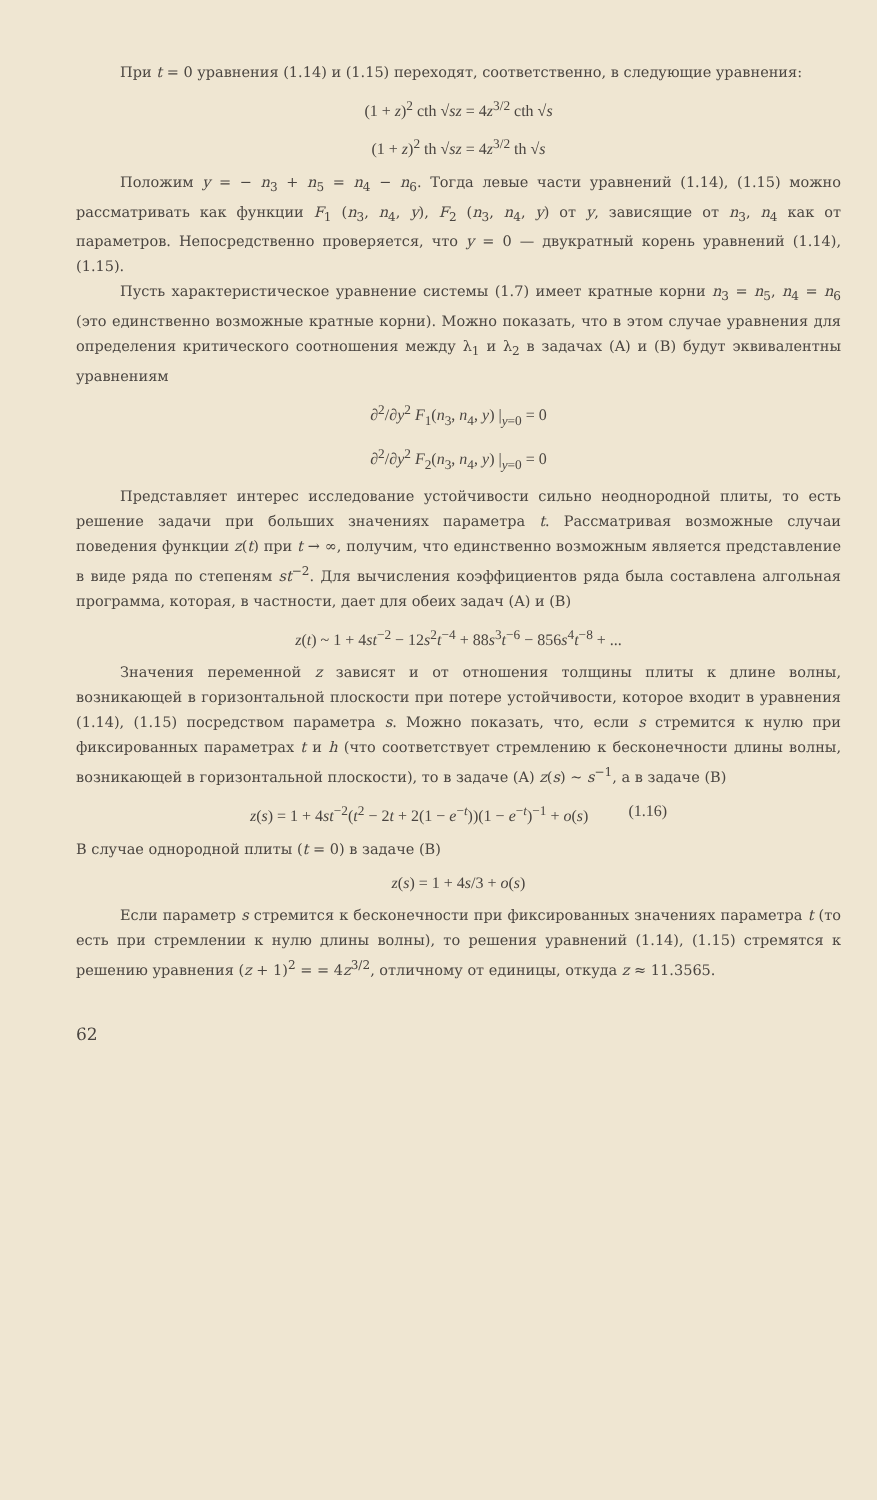При t = 0 уравнения (1.14) и (1.15) переходят, соответственно, в следующие уравнения:
(1 + z)<sup>2</sup> cth √sz = 4z<sup>3/2</sup> cth √s
(1 + z)<sup>2</sup> th √sz = 4z<sup>3/2</sup> th √s
Положим y = − n<sub>3</sub> + n<sub>5</sub> = n<sub>4</sub> − n<sub>6</sub>. Тогда левые части уравнений (1.14), (1.15) можно рассматривать как функции F<sub>1</sub> (n<sub>3</sub>, n<sub>4</sub>, y), F<sub>2</sub> (n<sub>3</sub>, n<sub>4</sub>, y) от y, зависящие от n<sub>3</sub>, n<sub>4</sub> как от параметров. Непосредственно проверяется, что y = 0 — двукратный корень уравнений (1.14), (1.15).
Пусть характеристическое уравнение системы (1.7) имеет кратные корни n<sub>3</sub> = n<sub>5</sub>, n<sub>4</sub> = n<sub>6</sub> (это единственно возможные кратные корни). Можно показать, что в этом случае уравнения для определения критического соотношения между λ<sub>1</sub> и λ<sub>2</sub> в задачах (A) и (B) будут эквивалентны уравнениям
∂<sup>2</sup>/∂y<sup>2</sup> F<sub>1</sub>(n<sub>3</sub>, n<sub>4</sub>, y) |<sub>y=0</sub> = 0
∂<sup>2</sup>/∂y<sup>2</sup> F<sub>2</sub>(n<sub>3</sub>, n<sub>4</sub>, y) |<sub>y=0</sub> = 0
Представляет интерес исследование устойчивости сильно неоднородной плиты, то есть решение задачи при больших значениях параметра t. Рассматривая возможные случаи поведения функции z(t) при t → ∞, получим, что единственно возможным является представление в виде ряда по степеням st<sup>−2</sup>. Для вычисления коэффициентов ряда была составлена алгольная программа, которая, в частности, дает для обеих задач (A) и (B)
z(t) ~ 1 + 4st<sup>−2</sup> − 12s<sup>2</sup>t<sup>−4</sup> + 88s<sup>3</sup>t<sup>−6</sup> − 856s<sup>4</sup>t<sup>−8</sup> + ...
Значения переменной z зависят и от отношения толщины плиты к длине волны, возникающей в горизонтальной плоскости при потере устойчивости, которое входит в уравнения (1.14), (1.15) посредством параметра s. Можно показать, что, если s стремится к нулю при фиксированных параметрах t и h (что соответствует стремлению к бесконечности длины волны, возникающей в горизонтальной плоскости), то в задаче (A) z(s) ~ s<sup>−1</sup>, а в задаче (B)
z(s) = 1 + 4st<sup>−2</sup>(t<sup>2</sup> − 2t + 2(1 − e<sup>−t</sup>))(1 − e<sup>−t</sup>)<sup>−1</sup> + o(s) (1.16)
В случае однородной плиты (t = 0) в задаче (B)
z(s) = 1 + 4s/3 + o(s)
Если параметр s стремится к бесконечности при фиксированных значениях параметра t (то есть при стремлении к нулю длины волны), то решения уравнений (1.14), (1.15) стремятся к решению уравнения (z + 1)<sup>2</sup> = = 4z<sup>3/2</sup>, отличному от единицы, откуда z ≈ 11.3565.
62